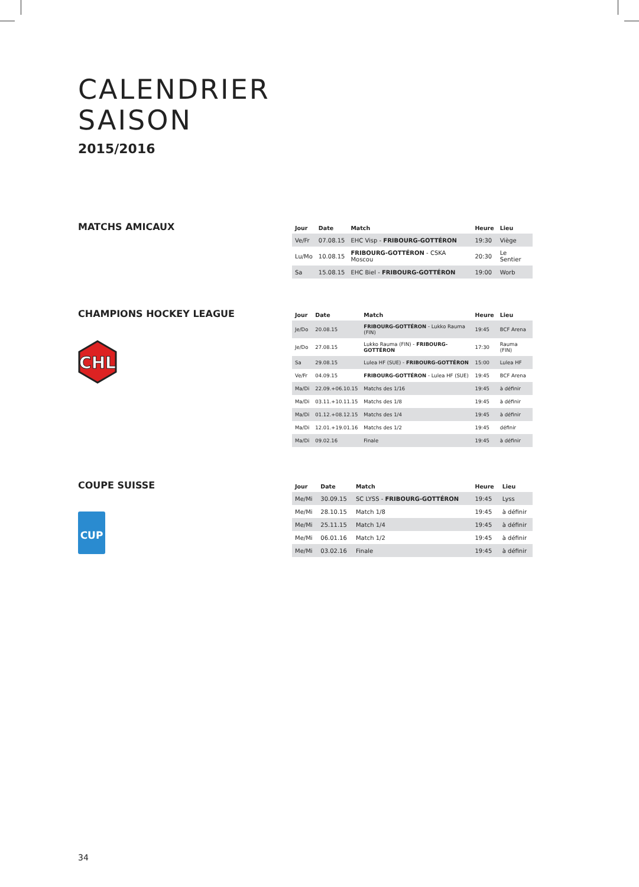CALENDRIER
SAISON
2015/2016
MATCHS AMICAUX
| Jour | Date | Match | Heure | Lieu |
| --- | --- | --- | --- | --- |
| Ve/Fr | 07.08.15 | EHC Visp - FRIBOURG-GOTTÉRON | 19:30 | Viège |
| Lu/Mo | 10.08.15 | FRIBOURG-GOTTÉRON - CSKA Moscou | 20:30 | Le Sentier |
| Sa | 15.08.15 | EHC Biel - FRIBOURG-GOTTÉRON | 19:00 | Worb |
CHAMPIONS HOCKEY LEAGUE
CHL
| Jour | Date | Match | Heure | Lieu |
| --- | --- | --- | --- | --- |
| Je/Do | 20.08.15 | FRIBOURG-GOTTÉRON - Lukko Rauma (FIN) | 19:45 | BCF Arena |
| Je/Do | 27.08.15 | Lukko Rauma (FIN) - FRIBOURG-GOTTÉRON | 17:30 | Rauma (FIN) |
| Sa | 29.08.15 | Lulea HF (SUE) - FRIBOURG-GOTTÉRON | 15:00 | Lulea HF |
| Ve/Fr | 04.09.15 | FRIBOURG-GOTTÉRON - Lulea HF (SUE) | 19:45 | BCF Arena |
| Ma/Di | 22.09.+06.10.15 | Matchs des 1/16 | 19:45 | à définir |
| Ma/Di | 03.11.+10.11.15 | Matchs des 1/8 | 19:45 | à définir |
| Ma/Di | 01.12.+08.12.15 | Matchs des 1/4 | 19:45 | à définir |
| Ma/Di | 12.01.+19.01.16 | Matchs des 1/2 | 19:45 | définir |
| Ma/Di | 09.02.16 | Finale | 19:45 | à définir |
COUPE SUISSE
CUP
| Jour | Date | Match | Heure | Lieu |
| --- | --- | --- | --- | --- |
| Me/Mi | 30.09.15 | SC LYSS - FRIBOURG-GOTTÉRON | 19:45 | Lyss |
| Me/Mi | 28.10.15 | Match 1/8 | 19:45 | à définir |
| Me/Mi | 25.11.15 | Match 1/4 | 19:45 | à définir |
| Me/Mi | 06.01.16 | Match 1/2 | 19:45 | à définir |
| Me/Mi | 03.02.16 | Finale | 19:45 | à définir |
34